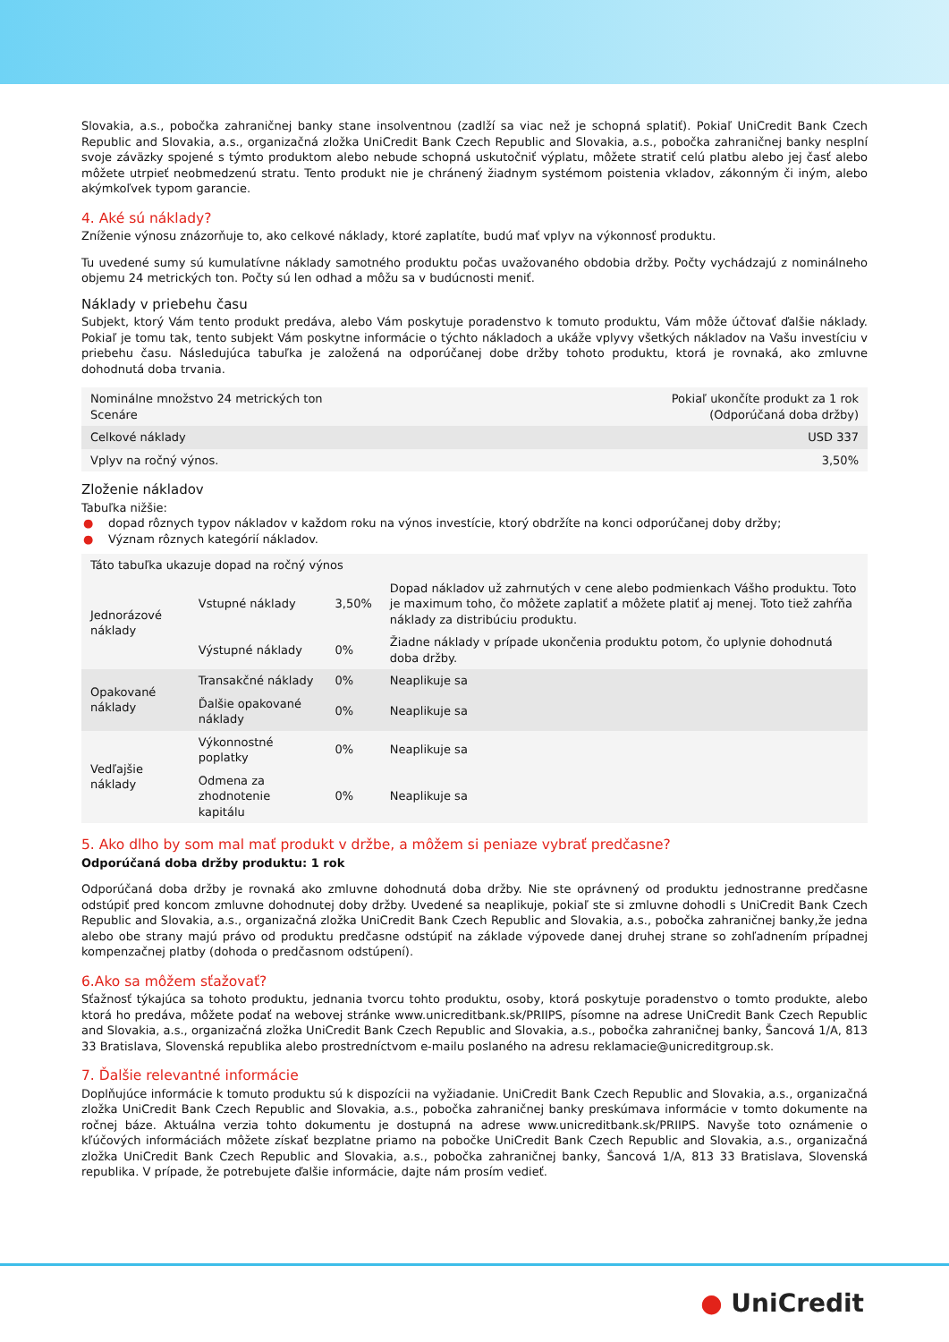Slovakia, a.s., pobočka zahraničnej banky stane insolventnou (zadlží sa viac než je schopná splatiť). Pokiaľ UniCredit Bank Czech Republic and Slovakia, a.s., organizačná zložka UniCredit Bank Czech Republic and Slovakia, a.s., pobočka zahraničnej banky nesplní svoje záväzky spojené s týmto produktom alebo nebude schopná uskutočniť výplatu, môžete stratiť celú platbu alebo jej časť alebo môžete utrpieť neobmedzenú stratu. Tento produkt nie je chránený žiadnym systémom poistenia vkladov, zákonným či iným, alebo akýmkoľvek typom garancie.
4. Aké sú náklady?
Zníženie výnosu znázorňuje to, ako celkové náklady, ktoré zaplatíte, budú mať vplyv na výkonnosť produktu.
Tu uvedené sumy sú kumulatívne náklady samotného produktu počas uvažovaného obdobia držby. Počty vychádzajú z nominálneho objemu 24 metrických ton. Počty sú len odhad a môžu sa v budúcnosti meniť.
Náklady v priebehu času
Subjekt, ktorý Vám tento produkt predáva, alebo Vám poskytuje poradenstvo k tomuto produktu, Vám môže účtovať ďalšie náklady. Pokiaľ je tomu tak, tento subjekt Vám poskytne informácie o týchto nákladoch a ukáže vplyvy všetkých nákladov na Vašu investíciu v priebehu času. Následujúca tabuľka je založená na odporúčanej dobe držby tohoto produktu, ktorá je rovnaká, ako zmluvne dohodnutá doba trvania.
| Nominálne množstvo 24 metrických ton Scenáre | Pokiaľ ukončíte produkt za 1 rok (Odporúčaná doba držby) |
| --- | --- |
| Celkové náklady | USD 337 |
| Vplyv na ročný výnos. | 3,50% |
Zloženie nákladov
Tabuľka nižšie:
● dopad rôznych typov nákladov v každom roku na výnos investície, ktorý obdržíte na konci odporúčanej doby držby;
● Význam rôznych kategórií nákladov.
| Táto tabuľka ukazuje dopad na ročný výnos | | | |
| --- | --- | --- | --- |
| Jednorázové náklady | Vstupné náklady | 3,50% | Dopad nákladov už zahrnutých v cene alebo podmienkach Vášho produktu. Toto je maximum toho, čo môžete zaplatiť a môžete platiť aj menej. Toto tiež zahŕňa náklady za distribúciu produktu. |
| | Výstupné náklady | 0% | Žiadne náklady v prípade ukončenia produktu potom, čo uplynie dohodnutá doba držby. |
| Opakované náklady | Transakčné náklady | 0% | Neaplikuje sa |
| | Ďalšie opakované náklady | 0% | Neaplikuje sa |
| Vedľajšie náklady | Výkonnostné poplatky | 0% | Neaplikuje sa |
| | Odmena za zhodnotenie kapitálu | 0% | Neaplikuje sa |
5. Ako dlho by som mal mať produkt v držbe, a môžem si peniaze vybrať predčasne?
Odporúčaná doba držby produktu: 1 rok
Odporúčaná doba držby je rovnaká ako zmluvne dohodnutá doba držby. Nie ste oprávnený od produktu jednostranne predčasne odstúpiť pred koncom zmluvne dohodnutej doby držby. Uvedené sa neaplikuje, pokiaľ ste si zmluvne dohodli s UniCredit Bank Czech Republic and Slovakia, a.s., organizačná zložka UniCredit Bank Czech Republic and Slovakia, a.s., pobočka zahraničnej banky,že jedna alebo obe strany majú právo od produktu predčasne odstúpiť na základe výpovede danej druhej strane so zohľadnením prípadnej kompenzačnej platby (dohoda o predčasnom odstúpení).
6.Ako sa môžem sťažovať?
Sťažnosť týkajúca sa tohoto produktu, jednania tvorcu tohto produktu, osoby, ktorá poskytuje poradenstvo o tomto produkte, alebo ktorá ho predáva, môžete podať na webovej stránke www.unicreditbank.sk/PRIIPS, písomne na adrese UniCredit Bank Czech Republic and Slovakia, a.s., organizačná zložka UniCredit Bank Czech Republic and Slovakia, a.s., pobočka zahraničnej banky, Šancová 1/A, 813 33 Bratislava, Slovenská republika alebo prostredníctvom e-mailu poslaného na adresu reklamacie@unicreditgroup.sk.
7. Ďalšie relevantné informácie
Doplňujúce informácie k tomuto produktu sú k dispozícii na vyžiadanie. UniCredit Bank Czech Republic and Slovakia, a.s., organizačná zložka UniCredit Bank Czech Republic and Slovakia, a.s., pobočka zahraničnej banky preskúmava informácie v tomto dokumente na ročnej báze. Aktuálna verzia tohto dokumentu je dostupná na adrese www.unicreditbank.sk/PRIIPS. Navyše toto oznámenie o kľúčových informáciách môžete získať bezplatne priamo na pobočke UniCredit Bank Czech Republic and Slovakia, a.s., organizačná zložka UniCredit Bank Czech Republic and Slovakia, a.s., pobočka zahraničnej banky, Šancová 1/A, 813 33 Bratislava, Slovenská republika. V prípade, že potrebujete ďalšie informácie, dajte nám prosím vedieť.
● UniCredit